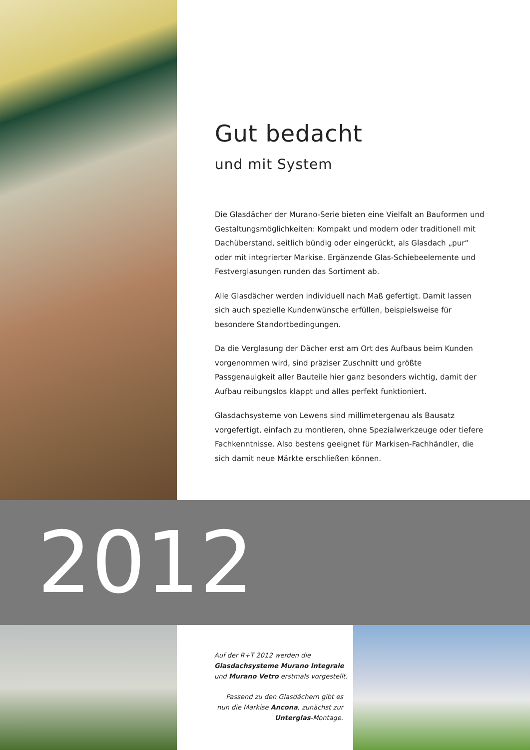Gut bedacht
und mit System
Die Glasdächer der Murano-Serie bieten eine Vielfalt an Bauformen und Gestaltungsmöglichkeiten: Kompakt und modern oder traditionell mit Dachüberstand, seitlich bündig oder eingerückt, als Glasdach „pur“ oder mit integrierter Markise. Ergänzende Glas-Schiebeelemente und Festverglasungen runden das Sortiment ab.
Alle Glasdächer werden individuell nach Maß gefertigt. Damit lassen sich auch spezielle Kundenwünsche erfüllen, beispielsweise für besondere Standortbedingungen.
Da die Verglasung der Dächer erst am Ort des Aufbaus beim Kunden vorgenommen wird, sind präziser Zuschnitt und größte Passgenauigkeit aller Bauteile hier ganz besonders wichtig, damit der Aufbau reibungslos klappt und alles perfekt funktioniert.
Glasdachsysteme von Lewens sind millimetergenau als Bausatz vorgefertigt, einfach zu montieren, ohne Spezialwerkzeuge oder tiefere Fachkenntnisse. Also bestens geeignet für Markisen-Fachhändler, die sich damit neue Märkte erschließen können.
2012
Auf der R+T 2012 werden die Glasdachsysteme Murano Integrale und Murano Vetro erstmals vorgestellt.
Passend zu den Glasdächern gibt es nun die Markise Ancona, zunächst zur Unterglas-Montage.